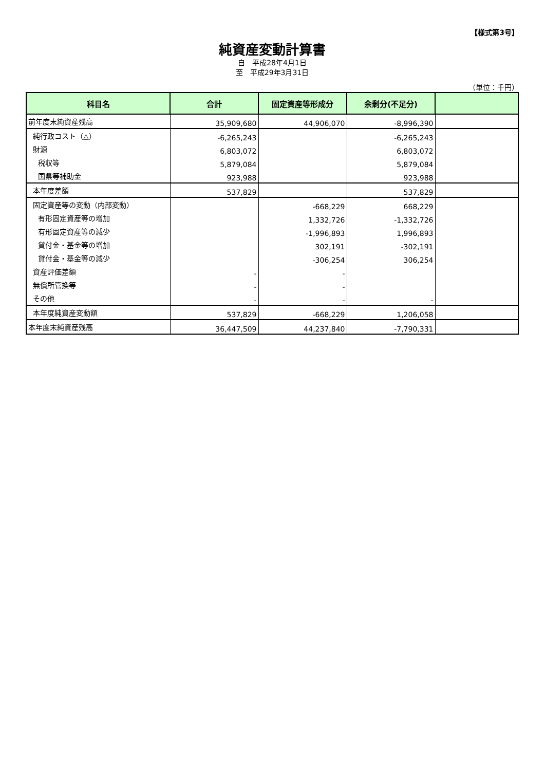【様式第3号】
純資産変動計算書
自　平成28年4月1日
至　平成29年3月31日
（単位：千円）
| 科目名 | 合計 | 固定資産等形成分 | 余剰分(不足分) | |
| --- | --- | --- | --- | --- |
| 前年度末純資産残高 | 35,909,680 | 44,906,070 | -8,996,390 | |
| 純行政コスト（△） | -6,265,243 | | -6,265,243 | |
| 財源 | 6,803,072 | | 6,803,072 | |
| 税収等 | 5,879,084 | | 5,879,084 | |
| 国県等補助金 | 923,988 | | 923,988 | |
| 本年度差額 | 537,829 | | 537,829 | |
| 固定資産等の変動（内部変動） | | -668,229 | 668,229 | |
| 有形固定資産等の増加 | | 1,332,726 | -1,332,726 | |
| 有形固定資産等の減少 | | -1,996,893 | 1,996,893 | |
| 貸付金・基金等の増加 | | 302,191 | -302,191 | |
| 貸付金・基金等の減少 | | -306,254 | 306,254 | |
| 資産評価差額 | - | - | | |
| 無償所管換等 | - | - | | |
| その他 | - | - | - | |
| 本年度純資産変動額 | 537,829 | -668,229 | 1,206,058 | |
| 本年度末純資産残高 | 36,447,509 | 44,237,840 | -7,790,331 | |